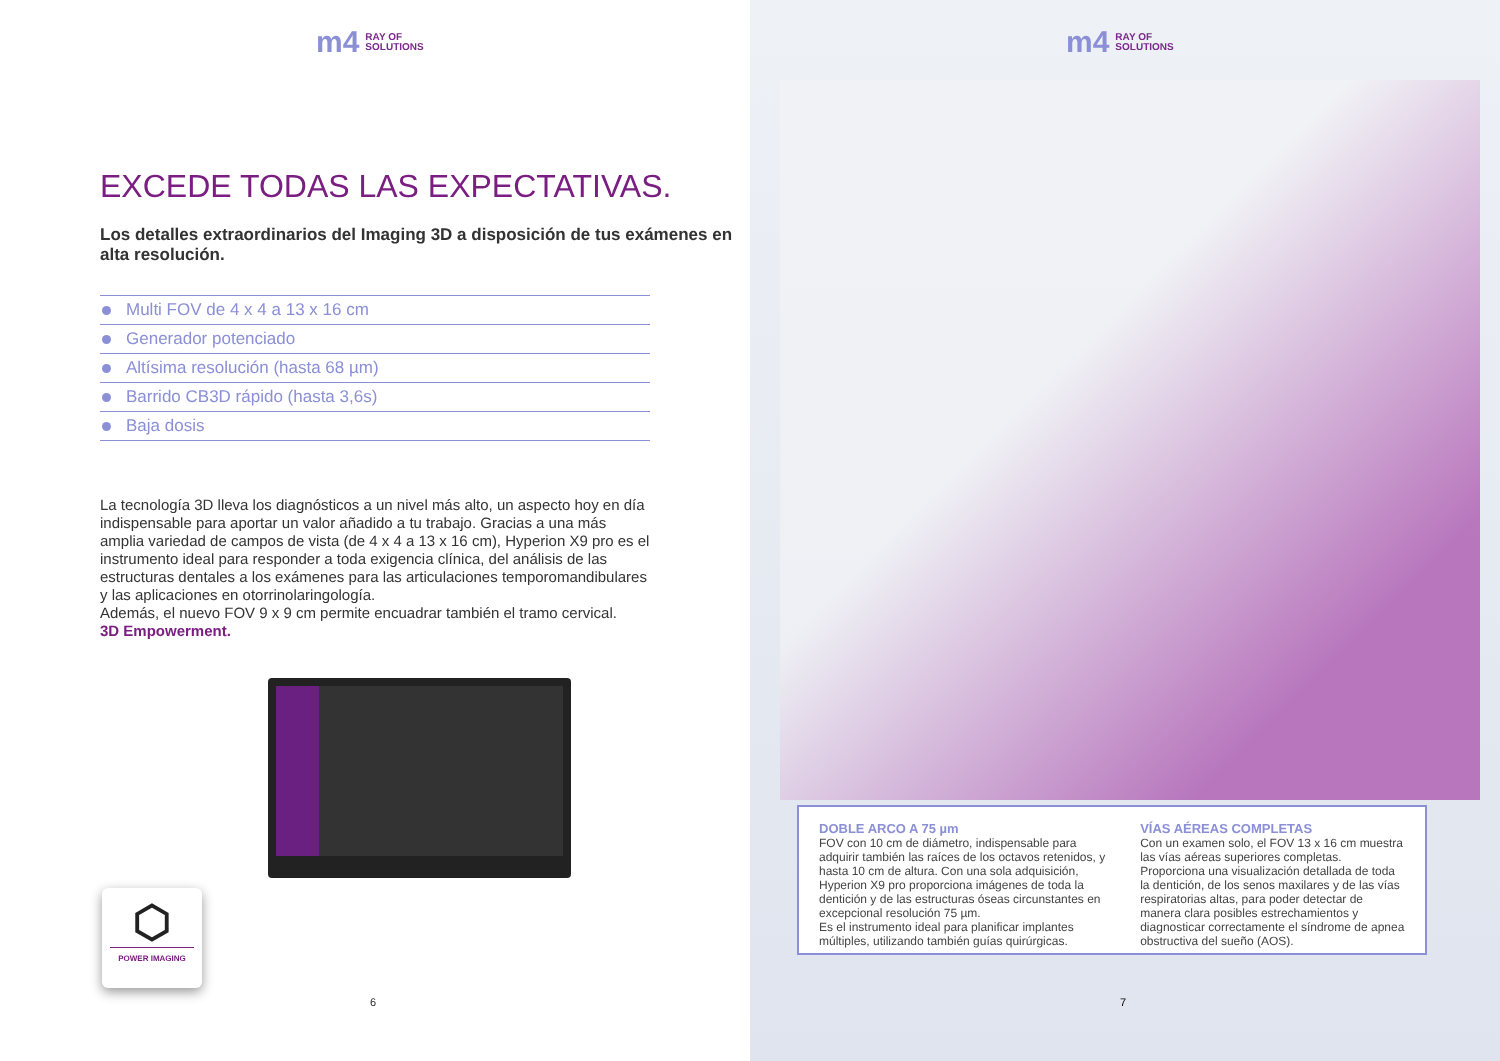m4 RAY OF
SOLUTIONS
EXCEDE TODAS LAS EXPECTATIVAS.
Los detalles extraordinarios del Imaging 3D a disposición de tus exámenes en alta resolución.
Multi FOV de 4 x 4 a 13 x 16 cm
Generador potenciado
Altísima resolución (hasta 68 µm)
Barrido CB3D rápido (hasta 3,6s)
Baja dosis
La tecnología 3D lleva los diagnósticos a un nivel más alto, un aspecto hoy en día indispensable para aportar un valor añadido a tu trabajo. Gracias a una más amplia variedad de campos de vista (de 4 x 4 a 13 x 16 cm), Hyperion X9 pro es el instrumento ideal para responder a toda exigencia clínica, del análisis de las estructuras dentales a los exámenes para las articulaciones temporomandibulares y las aplicaciones en otorrinolaringología.
Además, el nuevo FOV 9 x 9 cm permite encuadrar también el tramo cervical.
3D Empowerment.
⬡
POWER IMAGING
6
m4 RAY OF
SOLUTIONS
DOBLE ARCO A 75 µm
FOV con 10 cm de diámetro, indispensable para adquirir también las raíces de los octavos retenidos, y hasta 10 cm de altura. Con una sola adquisición, Hyperion X9 pro proporciona imágenes de toda la dentición y de las estructuras óseas circunstantes en excepcional resolución 75 µm.
Es el instrumento ideal para planificar implantes múltiples, utilizando también guías quirúrgicas.
VÍAS AÉREAS COMPLETAS
Con un examen solo, el FOV 13 x 16 cm muestra las vías aéreas superiores completas.
Proporciona una visualización detallada de toda la dentición, de los senos maxilares y de las vías respiratorias altas, para poder detectar de manera clara posibles estrechamientos y diagnosticar correctamente el síndrome de apnea obstructiva del sueño (AOS).
7